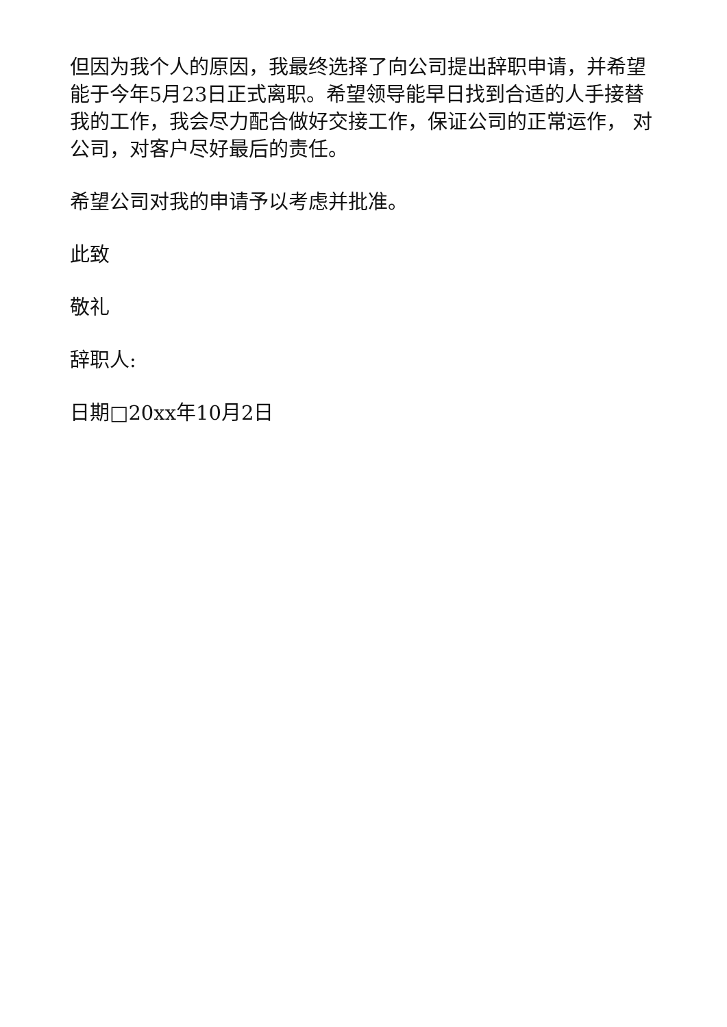但因为我个人的原因，我最终选择了向公司提出辞职申请，并希望能于今年5月23日正式离职。希望领导能早日找到合适的人手接替我的工作，我会尽力配合做好交接工作，保证公司的正常运作， 对公司，对客户尽好最后的责任。
希望公司对我的申请予以考虑并批准。
此致
敬礼
辞职人:
日期□20xx年10月2日